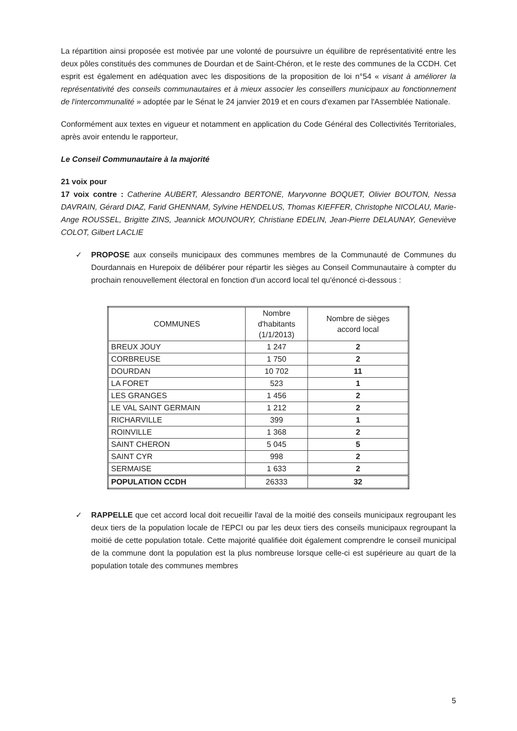La répartition ainsi proposée est motivée par une volonté de poursuivre un équilibre de représentativité entre les deux pôles constitués des communes de Dourdan et de Saint-Chéron, et le reste des communes de la CCDH. Cet esprit est également en adéquation avec les dispositions de la proposition de loi n°54 « visant à améliorer la représentativité des conseils communautaires et à mieux associer les conseillers municipaux au fonctionnement de l'intercommunalité » adoptée par le Sénat le 24 janvier 2019 et en cours d'examen par l'Assemblée Nationale.
Conformément aux textes en vigueur et notamment en application du Code Général des Collectivités Territoriales, après avoir entendu le rapporteur,
Le Conseil Communautaire à la majorité
21 voix pour
17 voix contre : Catherine AUBERT, Alessandro BERTONE, Maryvonne BOQUET, Olivier BOUTON, Nessa DAVRAIN, Gérard DIAZ, Farid GHENNAM, Sylvine HENDELUS, Thomas KIEFFER, Christophe NICOLAU, Marie-Ange ROUSSEL, Brigitte ZINS, Jeannick MOUNOURY, Christiane EDELIN, Jean-Pierre DELAUNAY, Geneviève COLOT, Gilbert LACLIE
✓ PROPOSE aux conseils municipaux des communes membres de la Communauté de Communes du Dourdannais en Hurepoix de délibérer pour répartir les sièges au Conseil Communautaire à compter du prochain renouvellement électoral en fonction d'un accord local tel qu'énoncé ci-dessous :
| COMMUNES | Nombre d'habitants (1/1/2013) | Nombre de sièges accord local |
| --- | --- | --- |
| BREUX JOUY | 1 247 | 2 |
| CORBREUSE | 1 750 | 2 |
| DOURDAN | 10 702 | 11 |
| LA FORET | 523 | 1 |
| LES GRANGES | 1 456 | 2 |
| LE VAL SAINT GERMAIN | 1 212 | 2 |
| RICHARVILLE | 399 | 1 |
| ROINVILLE | 1 368 | 2 |
| SAINT CHERON | 5 045 | 5 |
| SAINT CYR | 998 | 2 |
| SERMAISE | 1 633 | 2 |
| POPULATION CCDH | 26333 | 32 |
✓ RAPPELLE que cet accord local doit recueillir l'aval de la moitié des conseils municipaux regroupant les deux tiers de la population locale de l'EPCI ou par les deux tiers des conseils municipaux regroupant la moitié de cette population totale. Cette majorité qualifiée doit également comprendre le conseil municipal de la commune dont la population est la plus nombreuse lorsque celle-ci est supérieure au quart de la population totale des communes membres
5